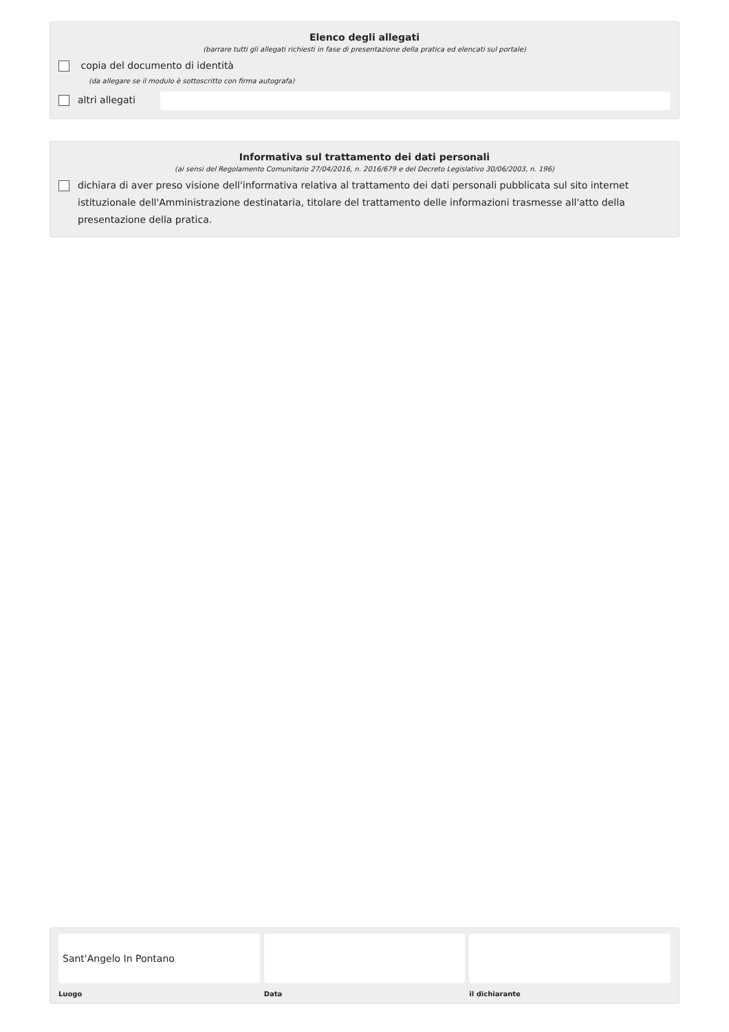Elenco degli allegati
(barrare tutti gli allegati richiesti in fase di presentazione della pratica ed elencati sul portale)
copia del documento di identità
(da allegare se il modulo è sottoscritto con firma autografa)
altri allegati
Informativa sul trattamento dei dati personali
(ai sensi del Regolamento Comunitario 27/04/2016, n. 2016/679 e del Decreto Legislativo 30/06/2003, n. 196)
dichiara di aver preso visione dell'informativa relativa al trattamento dei dati personali pubblicata sul sito internet istituzionale dell'Amministrazione destinataria, titolare del trattamento delle informazioni trasmesse all'atto della presentazione della pratica.
Sant'Angelo In Pontano
Luogo
Data il dichiarante